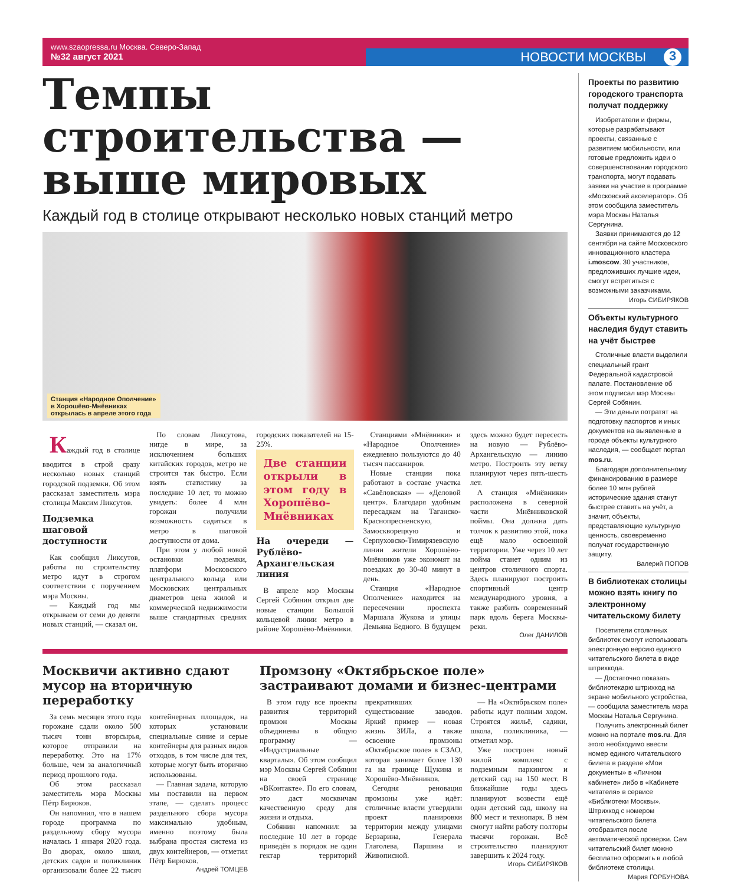www.szaopressa.ru Москва. Северо-Запад
№32 август 2021
НОВОСТИ МОСКВЫ 3
Темпы строительства — выше мировых
Каждый год в столице открывают несколько новых станций метро
Станция «Народное Ополчение» в Хорошёво-Мнёвниках открылась в апреле этого года
Каждый год в столице вводится в строй сразу несколько новых станций городской подземки. Об этом рассказал заместитель мэра столицы Максим Ликсутов.
Подземка шаговой доступности
Как сообщил Ликсутов, работы по строительству метро идут в строгом соответствии с поручением мэра Москвы.
— Каждый год мы открываем от семи до девяти новых станций, — сказал он.
По словам Ликсутова, нигде в мире, за исключением больших китайских городов, метро не строится так быстро. Если взять статистику за последние 10 лет, то можно увидеть: более 4 млн горожан получили возможность садиться в метро в шаговой доступности от дома.
При этом у любой новой остановки подземки, платформ Московского центрального кольца или Московских центральных диаметров цена жилой и коммерческой недвижимости выше стандартных средних городских показателей на 15-25%.
Две станции открыли в этом году в Хорошёво-Мнёвниках
На очереди — Рублёво-Архангельская линия
В апреле мэр Москвы Сергей Собянин открыл две новые станции Большой кольцевой линии метро в районе Хорошёво-Мнёвники.
Станциями «Мнёвники» и «Народное Ополчение» ежедневно пользуются до 40 тысяч пассажиров.
Новые станции пока работают в составе участка «Савёловская» — «Деловой центр». Благодаря удобным пересадкам на Таганско-Краснопресненскую, Замоскворецкую и Серпуховско-Тимирязевскую линии жители Хорошёво-Мнёвников уже экономят на поездках до 30-40 минут в день.
Станция «Народное Ополчение» находится на пересечении проспекта Маршала Жукова и улицы Демьяна Бедного. В будущем здесь можно будет пересесть на новую — Рублёво-Архангельскую — линию метро. Построить эту ветку планируют через пять-шесть лет.
А станция «Мнёвники» расположена в северной части Мнёвниковской поймы. Она должна дать толчок к развитию этой, пока ещё мало освоенной территории. Уже через 10 лет пойма станет одним из центров столичного спорта. Здесь планируют построить спортивный центр международного уровня, а также разбить современный парк вдоль берега Москвы-реки.
Олег ДАНИЛОВ
Москвичи активно сдают мусор на вторичную переработку
За семь месяцев этого года горожане сдали около 500 тысяч тонн вторсырья, которое отправили на переработку. Это на 17% больше, чем за аналогичный период прошлого года.
Об этом рассказал заместитель мэра Москвы Пётр Бирюков.
Он напомнил, что в нашем городе программа по раздельному сбору мусора началась 1 января 2020 года. Во дворах, около школ, детских садов и поликлиник организовали более 22 тысяч контейнерных площадок, на которых установили специальные синие и серые контейнеры для разных видов отходов, в том числе для тех, которые могут быть вторично использованы.
— Главная задача, которую мы поставили на первом этапе, — сделать процесс раздельного сбора мусора максимально удобным, именно поэтому была выбрана простая система из двух контейнеров, — отметил Пётр Бирюков.
Андрей ТОМЦЕВ
Промзону «Октябрьское поле» застраивают домами и бизнес-центрами
В этом году все проекты развития территорий промзон Москвы объединены в общую программу — «Индустриальные кварталы». Об этом сообщил мэр Москвы Сергей Собянин на своей странице «ВКонтакте». По его словам, это даст москвичам качественную среду для жизни и отдыха.
Собянин напомнил: за последние 10 лет в городе приведён в порядок не один гектар территорий прекративших существование заводов. Яркий пример — новая жизнь ЗИЛа, а также освоение промзоны «Октябрьское поле» в СЗАО, которая занимает более 130 га на границе Щукина и Хорошёво-Мнёвников.
Сегодня реновация промзоны уже идёт: столичные власти утвердили проект планировки территории между улицами Берзарина, Генерала Глаголева, Паршина и Живописной.
— На «Октябрьском поле» работы идут полным ходом. Строятся жильё, садики, школа, поликлиника, — отметил мэр.
Уже построен новый жилой комплекс с подземным паркингом и детский сад на 150 мест. В ближайшие годы здесь планируют возвести ещё один детский сад, школу на 800 мест и технопарк. В нём смогут найти работу полторы тысячи горожан. Всё строительство планируют завершить к 2024 году.
Игорь СИБИРЯКОВ
Проекты по развитию городского транспорта получат поддержку
Изобретатели и фирмы, которые разрабатывают проекты, связанные с развитием мобильности, или готовые предложить идеи о совершенствовании городского транспорта, могут подавать заявки на участие в программе «Московский акселератор». Об этом сообщила заместитель мэра Москвы Наталья Сергунина.
Заявки принимаются до 12 сентября на сайте Московского инновационного кластера i.moscow. 30 участников, предложивших лучшие идеи, смогут встретиться с возможными заказчиками.
Игорь СИБИРЯКОВ
Объекты культурного наследия будут ставить на учёт быстрее
Столичные власти выделили специальный грант Федеральной кадастровой палате. Постановление об этом подписал мэр Москвы Сергей Собянин.
— Эти деньги потратят на подготовку паспортов и иных документов на выявленные в городе объекты культурного наследия, — сообщает портал mos.ru.
Благодаря дополнительному финансированию в размере более 10 млн рублей исторические здания станут быстрее ставить на учёт, а значит, объекты, представляющие культурную ценность, своевременно получат государственную защиту.
Валерий ПОПОВ
В библиотеках столицы можно взять книгу по электронному читательскому билету
Посетители столичных библиотек смогут использовать электронную версию единого читательского билета в виде штрихкода.
— Достаточно показать библиотекарю штрихкод на экране мобильного устройства, — сообщила заместитель мэра Москвы Наталья Сергунина.
Получить электронный билет можно на портале mos.ru. Для этого необходимо ввести номер единого читательского билета в разделе «Мои документы» в «Личном кабинете» либо в «Кабинете читателя» в сервисе «Библиотеки Москвы». Штрихкод с номером читательского билета отобразится после автоматической проверки. Сам читательский билет можно бесплатно оформить в любой библиотеке столицы.
Мария ГОРБУНОВА